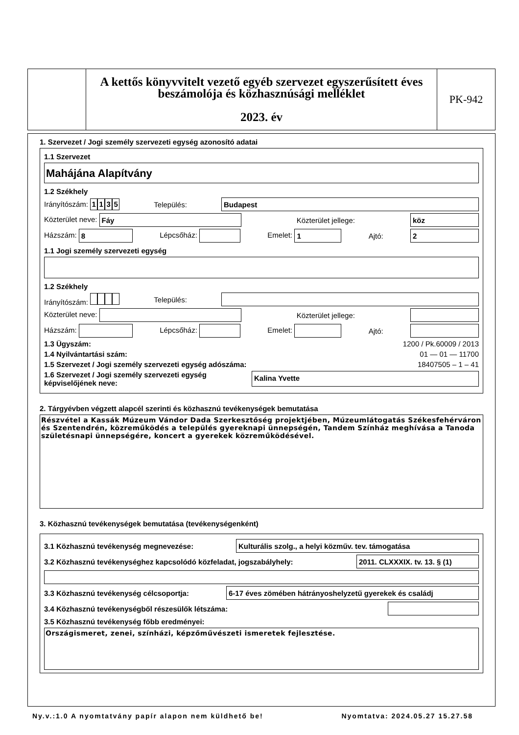A kettős könyvvitelt vezető egyéb szervezet egyszerűsített éves beszámolója és közhasznúsági melléklet
2023. év
PK-942
1. Szervezet / Jogi személy szervezeti egység azonosító adatai
1.1 Szervezet
Mahájána Alapítvány
1.2 Székhely
Irányítószám: 1135 Település: Budapest
Közterület neve: Fáy Közterület jellege: köz
Házszám: 8 Lépcsőház: Emelet: 1 Ajtó: 2
1.1 Jogi személy szervezeti egység
1.2 Székhely
Irányítószám: Település:
Közterület neve: Közterület jellege:
Házszám: Lépcsőház: Emelet: Ajtó:
1.3 Ügyszám: 1200 / Pk.60009 / 2013
1.4 Nyilvántartási szám: 01 — 01 — 11700
1.5 Szervezet / Jogi személy szervezeti egység adószáma: 18407505 – 1 – 41
1.6 Szervezet / Jogi személy szervezeti egység
képviselőjének neve: Kalina Yvette
2. Tárgyévben végzett alapcél szerinti és közhasznú tevékenységek bemutatása
Részvétel a Kassák Múzeum Vándor Dada Szerkesztőség projektjében, Múzeumlátogatás Székesfehérváron és Szentendrén, közreműködés a település gyereknapi ünnepségén, Tandem Színház meghívása a Tanoda születésnapi ünnepségére, koncert a gyerekek közreműködésével.
3. Közhasznú tevékenységek bemutatása (tevékenységenként)
3.1 Közhasznú tevékenység megnevezése: Kulturális szolg., a helyi közműv. tev. támogatása
3.2 Közhasznú tevékenységhez kapcsolódó közfeladat, jogszabályhely: 2011. CLXXXIX. tv. 13. § (1)
3.3 Közhasznú tevékenység célcsoportja: 6-17 éves zömében hátrányoshelyzetű gyerekek és családj
3.4 Közhasznú tevékenységből részesülők létszáma:
3.5 Közhasznú tevékenység főbb eredményei:
Országismeret, zenei, színházi, képzőművészeti ismeretek fejlesztése.
Ny.v.:1.0 A nyomtatvány papír alapon nem küldhető be! Nyomtatva: 2024.05.27 15.27.58